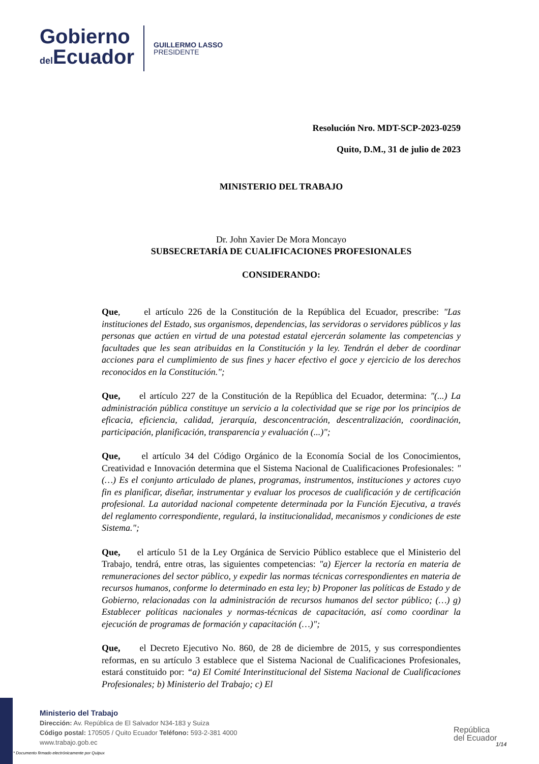Gobierno
del Ecuador
GUILLERMO LASSO
PRESIDENTE
Resolución Nro. MDT-SCP-2023-0259
Quito, D.M., 31 de julio de 2023
MINISTERIO DEL TRABAJO
Dr. John Xavier De Mora Moncayo
SUBSECRETARÍA DE CUALIFICACIONES PROFESIONALES
CONSIDERANDO:
Que, el artículo 226 de la Constitución de la República del Ecuador, prescribe: "Las instituciones del Estado, sus organismos, dependencias, las servidoras o servidores públicos y las personas que actúen en virtud de una potestad estatal ejercerán solamente las competencias y facultades que les sean atribuidas en la Constitución y la ley. Tendrán el deber de coordinar acciones para el cumplimiento de sus fines y hacer efectivo el goce y ejercicio de los derechos reconocidos en la Constitución.";
Que, el artículo 227 de la Constitución de la República del Ecuador, determina: "(...) La administración pública constituye un servicio a la colectividad que se rige por los principios de eficacia, eficiencia, calidad, jerarquía, desconcentración, descentralización, coordinación, participación, planificación, transparencia y evaluación (...)";
Que, el artículo 34 del Código Orgánico de la Economía Social de los Conocimientos, Creatividad e Innovación determina que el Sistema Nacional de Cualificaciones Profesionales: "(…) Es el conjunto articulado de planes, programas, instrumentos, instituciones y actores cuyo fin es planificar, diseñar, instrumentar y evaluar los procesos de cualificación y de certificación profesional. La autoridad nacional competente determinada por la Función Ejecutiva, a través del reglamento correspondiente, regulará, la institucionalidad, mecanismos y condiciones de este Sistema.";
Que, el artículo 51 de la Ley Orgánica de Servicio Público establece que el Ministerio del Trabajo, tendrá, entre otras, las siguientes competencias: "a) Ejercer la rectoría en materia de remuneraciones del sector público, y expedir las normas técnicas correspondientes en materia de recursos humanos, conforme lo determinado en esta ley; b) Proponer las políticas de Estado y de Gobierno, relacionadas con la administración de recursos humanos del sector público; (…) g) Establecer políticas nacionales y normas-técnicas de capacitación, así como coordinar la ejecución de programas de formación y capacitación (…)";
Que, el Decreto Ejecutivo No. 860, de 28 de diciembre de 2015, y sus correspondientes reformas, en su artículo 3 establece que el Sistema Nacional de Cualificaciones Profesionales, estará constituido por: “a) El Comité Interinstitucional del Sistema Nacional de Cualificaciones Profesionales; b) Ministerio del Trabajo; c) El
Ministerio del Trabajo
Dirección: Av. República de El Salvador N34-183 y Suiza
Código postal: 170505 / Quito Ecuador Teléfono: 593-2-381 4000
www.trabajo.gob.ec
* Documento firmado electrónicamente por Quipux
República
del Ecuador
1/14